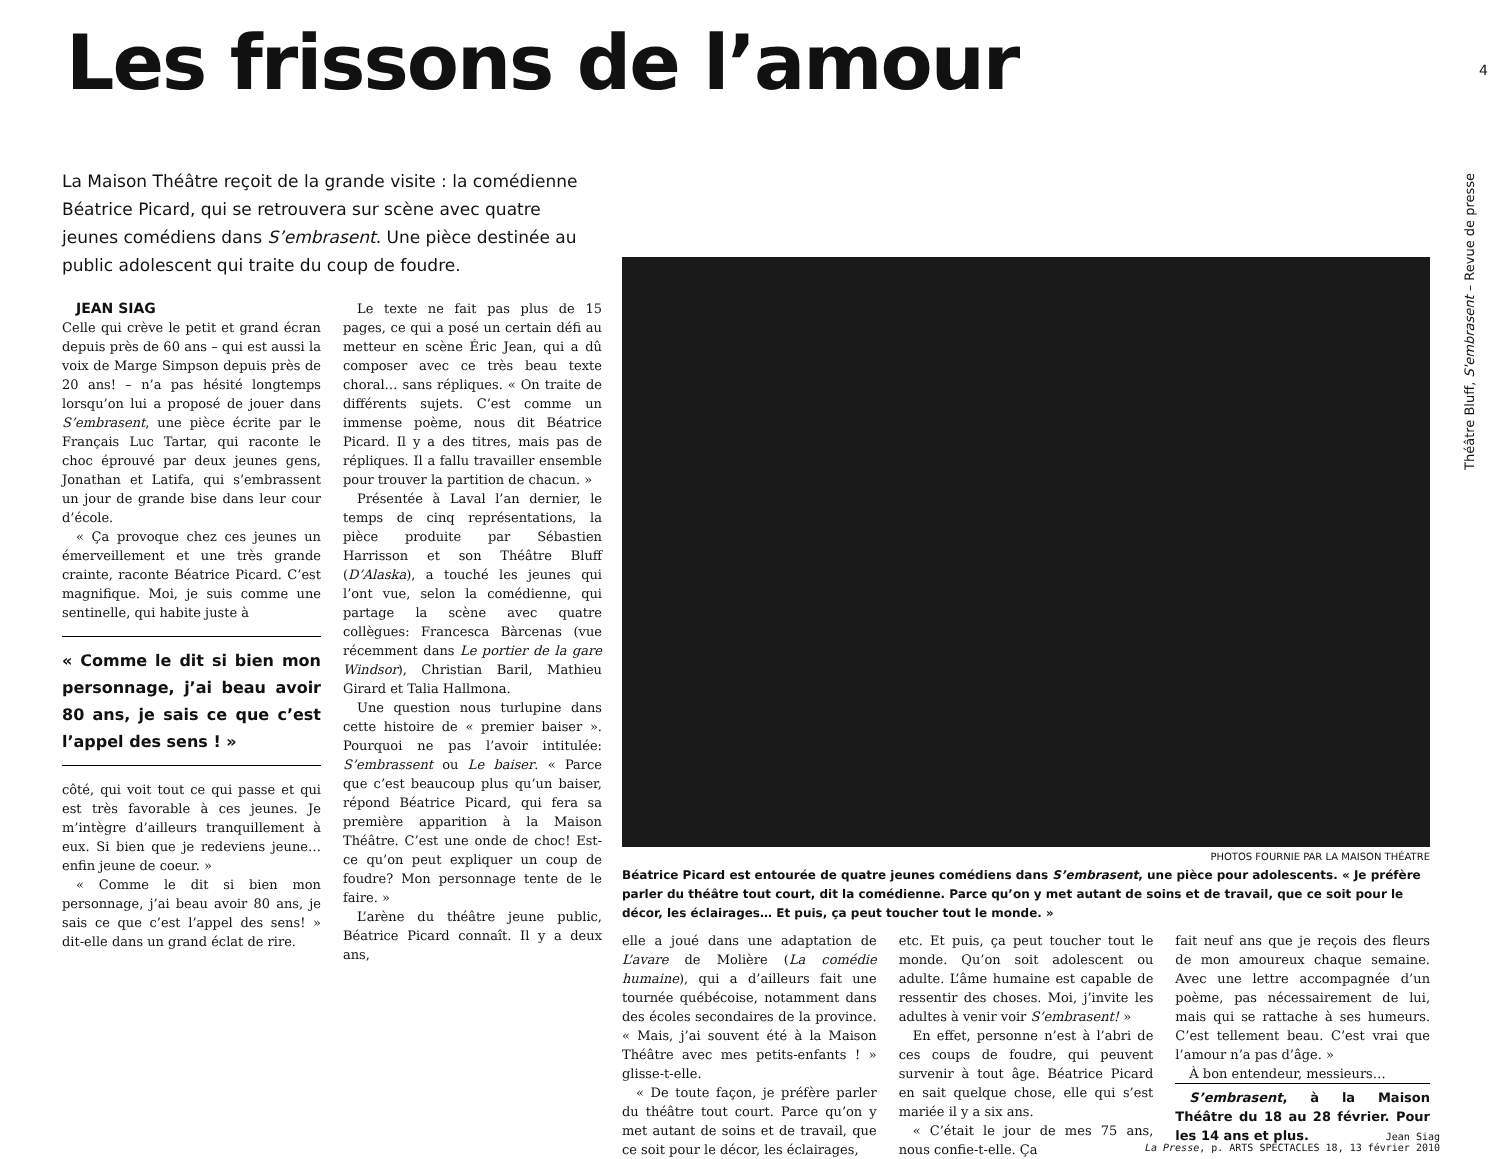4
Théâtre Bluff, S'embrasent – Revue de presse
Les frissons de l’amour
La Maison Théâtre reçoit de la grande visite : la comédienne Béatrice Picard, qui se retrouvera sur scène avec quatre jeunes comédiens dans S’embrasent. Une pièce destinée au public adolescent qui traite du coup de foudre.
JEAN SIAG
Celle qui crève le petit et grand écran depuis près de 60 ans – qui est aussi la voix de Marge Simpson depuis près de 20 ans! – n’a pas hésité longtemps lorsqu’on lui a proposé de jouer dans S’embrasent, une pièce écrite par le Français Luc Tartar, qui raconte le choc éprouvé par deux jeunes gens, Jonathan et Latifa, qui s’embrassent un jour de grande bise dans leur cour d’école.
« Ça provoque chez ces jeunes un émerveillement et une très grande crainte, raconte Béatrice Picard. C’est magnifique. Moi, je suis comme une sentinelle, qui habite juste à
« Comme le dit si bien mon personnage, j’ai beau avoir 80 ans, je sais ce que c’est l’appel des sens ! »
côté, qui voit tout ce qui passe et qui est très favorable à ces jeunes. Je m’intègre d’ailleurs tranquillement à eux. Si bien que je redeviens jeune… enfin jeune de coeur. »
« Comme le dit si bien mon personnage, j’ai beau avoir 80 ans, je sais ce que c’est l’appel des sens! » dit-elle dans un grand éclat de rire.
Le texte ne fait pas plus de 15 pages, ce qui a posé un certain défi au metteur en scène Éric Jean, qui a dû composer avec ce très beau texte choral… sans répliques. « On traite de différents sujets. C’est comme un immense poème, nous dit Béatrice Picard. Il y a des titres, mais pas de répliques. Il a fallu travailler ensemble pour trouver la partition de chacun. »
Présentée à Laval l’an dernier, le temps de cinq représentations, la pièce produite par Sébastien Harrisson et son Théâtre Bluff (D’Alaska), a touché les jeunes qui l’ont vue, selon la comédienne, qui partage la scène avec quatre collègues: Francesca Bàrcenas (vue récemment dans Le portier de la gare Windsor), Christian Baril, Mathieu Girard et Talia Hallmona.
Une question nous turlupine dans cette histoire de « premier baiser ». Pourquoi ne pas l’avoir intitulée: S’embrassent ou Le baiser. « Parce que c’est beaucoup plus qu’un baiser, répond Béatrice Picard, qui fera sa première apparition à la Maison Théâtre. C’est une onde de choc! Est-ce qu’on peut expliquer un coup de foudre? Mon personnage tente de le faire. »
L’arène du théâtre jeune public, Béatrice Picard connaît. Il y a deux ans,
PHOTOS FOURNIE PAR LA MAISON THÉATRE
Béatrice Picard est entourée de quatre jeunes comédiens dans S’embrasent, une pièce pour adolescents. « Je préfère parler du théâtre tout court, dit la comédienne. Parce qu’on y met autant de soins et de travail, que ce soit pour le décor, les éclairages… Et puis, ça peut toucher tout le monde. »
elle a joué dans une adaptation de L’avare de Molière (La comédie humaine), qui a d’ailleurs fait une tournée québécoise, notamment dans des écoles secondaires de la province. « Mais, j’ai souvent été à la Maison Théâtre avec mes petits-enfants ! » glisse-t-elle.
« De toute façon, je préfère parler du théâtre tout court. Parce qu’on y met autant de soins et de travail, que ce soit pour le décor, les éclairages,
etc. Et puis, ça peut toucher tout le monde. Qu’on soit adolescent ou adulte. L’âme humaine est capable de ressentir des choses. Moi, j’invite les adultes à venir voir S’embrasent! »
En effet, personne n’est à l’abri de ces coups de foudre, qui peuvent survenir à tout âge. Béatrice Picard en sait quelque chose, elle qui s’est mariée il y a six ans.
« C’était le jour de mes 75 ans, nous confie-t-elle. Ça
fait neuf ans que je reçois des fleurs de mon amoureux chaque semaine. Avec une lettre accompagnée d’un poème, pas nécessairement de lui, mais qui se rattache à ses humeurs. C’est tellement beau. C’est vrai que l’amour n’a pas d’âge. »
À bon entendeur, messieurs…
S’embrasent, à la Maison Théâtre du 18 au 28 février. Pour les 14 ans et plus.
Jean Siag
La Presse, p. ARTS SPECTACLES 18, 13 février 2010